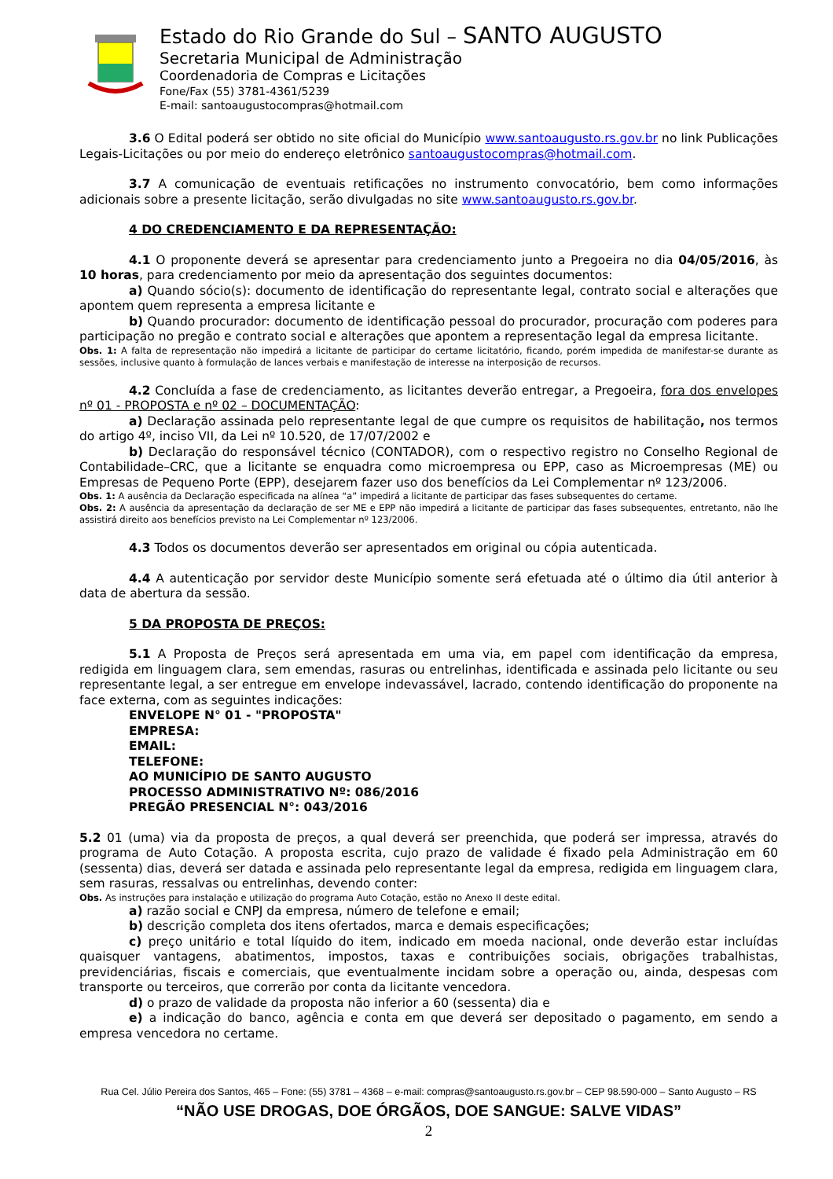Estado do Rio Grande do Sul – SANTO AUGUSTO
Secretaria Municipal de Administração
Coordenadoria de Compras e Licitações
Fone/Fax (55) 3781-4361/5239
E-mail: santoaugustocompras@hotmail.com
3.6 O Edital poderá ser obtido no site oficial do Município www.santoaugusto.rs.gov.br no link Publicações Legais-Licitações ou por meio do endereço eletrônico santoaugustocompras@hotmail.com.
3.7 A comunicação de eventuais retificações no instrumento convocatório, bem como informações adicionais sobre a presente licitação, serão divulgadas no site www.santoaugusto.rs.gov.br.
4 DO CREDENCIAMENTO E DA REPRESENTAÇÃO:
4.1 O proponente deverá se apresentar para credenciamento junto a Pregoeira no dia 04/05/2016, às 10 horas, para credenciamento por meio da apresentação dos seguintes documentos:
a) Quando sócio(s): documento de identificação do representante legal, contrato social e alterações que apontem quem representa a empresa licitante e
b) Quando procurador: documento de identificação pessoal do procurador, procuração com poderes para participação no pregão e contrato social e alterações que apontem a representação legal da empresa licitante.
Obs. 1: A falta de representação não impedirá a licitante de participar do certame licitatório, ficando, porém impedida de manifestar-se durante as sessões, inclusive quanto à formulação de lances verbais e manifestação de interesse na interposição de recursos.
4.2 Concluída a fase de credenciamento, as licitantes deverão entregar, a Pregoeira, fora dos envelopes nº 01 - PROPOSTA e nº 02 – DOCUMENTAÇÃO:
a) Declaração assinada pelo representante legal de que cumpre os requisitos de habilitação, nos termos do artigo 4º, inciso VII, da Lei nº 10.520, de 17/07/2002 e
b) Declaração do responsável técnico (CONTADOR), com o respectivo registro no Conselho Regional de Contabilidade–CRC, que a licitante se enquadra como microempresa ou EPP, caso as Microempresas (ME) ou Empresas de Pequeno Porte (EPP), desejarem fazer uso dos benefícios da Lei Complementar nº 123/2006.
Obs. 1: A ausência da Declaração especificada na alínea “a” impedirá a licitante de participar das fases subsequentes do certame.
Obs. 2: A ausência da apresentação da declaração de ser ME e EPP não impedirá a licitante de participar das fases subsequentes, entretanto, não lhe assistirá direito aos benefícios previsto na Lei Complementar nº 123/2006.
4.3 Todos os documentos deverão ser apresentados em original ou cópia autenticada.
4.4 A autenticação por servidor deste Município somente será efetuada até o último dia útil anterior à data de abertura da sessão.
5 DA PROPOSTA DE PREÇOS:
5.1 A Proposta de Preços será apresentada em uma via, em papel com identificação da empresa, redigida em linguagem clara, sem emendas, rasuras ou entrelinhas, identificada e assinada pelo licitante ou seu representante legal, a ser entregue em envelope indevassável, lacrado, contendo identificação do proponente na face externa, com as seguintes indicações:
ENVELOPE N° 01 - "PROPOSTA"
EMPRESA:
EMAIL:
TELEFONE:
AO MUNICÍPIO DE SANTO AUGUSTO
PROCESSO ADMINISTRATIVO Nº: 086/2016
PREGÃO PRESENCIAL N°: 043/2016
5.2 01 (uma) via da proposta de preços, a qual deverá ser preenchida, que poderá ser impressa, através do programa de Auto Cotação. A proposta escrita, cujo prazo de validade é fixado pela Administração em 60 (sessenta) dias, deverá ser datada e assinada pelo representante legal da empresa, redigida em linguagem clara, sem rasuras, ressalvas ou entrelinhas, devendo conter:
Obs. As instruções para instalação e utilização do programa Auto Cotação, estão no Anexo II deste edital.
a) razão social e CNPJ da empresa, número de telefone e email;
b) descrição completa dos itens ofertados, marca e demais especificações;
c) preço unitário e total líquido do item, indicado em moeda nacional, onde deverão estar incluídas quaisquer vantagens, abatimentos, impostos, taxas e contribuições sociais, obrigações trabalhistas, previdenciárias, fiscais e comerciais, que eventualmente incidam sobre a operação ou, ainda, despesas com transporte ou terceiros, que correrão por conta da licitante vencedora.
d) o prazo de validade da proposta não inferior a 60 (sessenta) dia e
e) a indicação do banco, agência e conta em que deverá ser depositado o pagamento, em sendo a empresa vencedora no certame.
Rua Cel. Júlio Pereira dos Santos, 465 – Fone: (55) 3781 – 4368 – e-mail: compras@santoaugusto.rs.gov.br – CEP 98.590-000 – Santo Augusto – RS
“NÃO USE DROGAS, DOE ÓRGÃOS, DOE SANGUE: SALVE VIDAS”
2